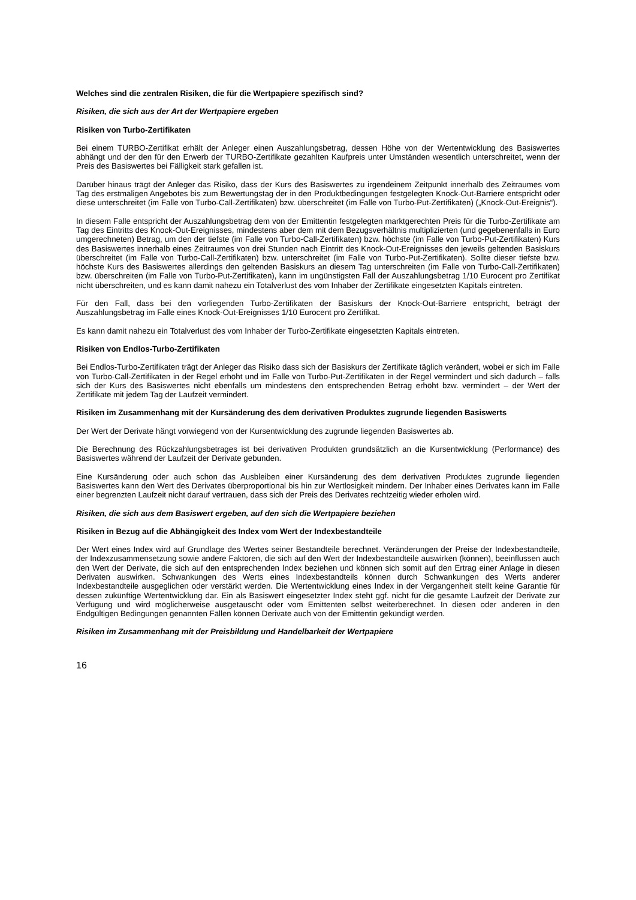Welches sind die zentralen Risiken, die für die Wertpapiere spezifisch sind?
Risiken, die sich aus der Art der Wertpapiere ergeben
Risiken von Turbo-Zertifikaten
Bei einem TURBO-Zertifikat erhält der Anleger einen Auszahlungsbetrag, dessen Höhe von der Wertentwicklung des Basiswertes abhängt und der den für den Erwerb der TURBO-Zertifikate gezahlten Kaufpreis unter Umständen wesentlich unterschreitet, wenn der Preis des Basiswertes bei Fälligkeit stark gefallen ist.
Darüber hinaus trägt der Anleger das Risiko, dass der Kurs des Basiswertes zu irgendeinem Zeitpunkt innerhalb des Zeitraumes vom Tag des erstmaligen Angebotes bis zum Bewertungstag der in den Produktbedingungen festgelegten Knock-Out-Barriere entspricht oder diese unterschreitet (im Falle von Turbo-Call-Zertifikaten) bzw. überschreitet (im Falle von Turbo-Put-Zertifikaten) („Knock-Out-Ereignis“).
In diesem Falle entspricht der Auszahlungsbetrag dem von der Emittentin festgelegten marktgerechten Preis für die Turbo-Zertifikate am Tag des Eintritts des Knock-Out-Ereignisses, mindestens aber dem mit dem Bezugsverhältnis multiplizierten (und gegebenenfalls in Euro umgerechneten) Betrag, um den der tiefste (im Falle von Turbo-Call-Zertifikaten) bzw. höchste (im Falle von Turbo-Put-Zertifikaten) Kurs des Basiswertes innerhalb eines Zeitraumes von drei Stunden nach Eintritt des Knock-Out-Ereignisses den jeweils geltenden Basiskurs überschreitet (im Falle von Turbo-Call-Zertifikaten) bzw. unterschreitet (im Falle von Turbo-Put-Zertifikaten). Sollte dieser tiefste bzw. höchste Kurs des Basiswertes allerdings den geltenden Basiskurs an diesem Tag unterschreiten (im Falle von Turbo-Call-Zertifikaten) bzw. überschreiten (im Falle von Turbo-Put-Zertifikaten), kann im ungünstigsten Fall der Auszahlungsbetrag 1/10 Eurocent pro Zertifikat nicht überschreiten, und es kann damit nahezu ein Totalverlust des vom Inhaber der Zertifikate eingesetzten Kapitals eintreten.
Für den Fall, dass bei den vorliegenden Turbo-Zertifikaten der Basiskurs der Knock-Out-Barriere entspricht, beträgt der Auszahlungsbetrag im Falle eines Knock-Out-Ereignisses 1/10 Eurocent pro Zertifikat.
Es kann damit nahezu ein Totalverlust des vom Inhaber der Turbo-Zertifikate eingesetzten Kapitals eintreten.
Risiken von Endlos-Turbo-Zertifikaten
Bei Endlos-Turbo-Zertifikaten trägt der Anleger das Risiko dass sich der Basiskurs der Zertifikate täglich verändert, wobei er sich im Falle von Turbo-Call-Zertifikaten in der Regel erhöht und im Falle von Turbo-Put-Zertifikaten in der Regel vermindert und sich dadurch – falls sich der Kurs des Basiswertes nicht ebenfalls um mindestens den entsprechenden Betrag erhöht bzw. vermindert – der Wert der Zertifikate mit jedem Tag der Laufzeit vermindert.
Risiken im Zusammenhang mit der Kursänderung des dem derivativen Produktes zugrunde liegenden Basiswerts
Der Wert der Derivate hängt vorwiegend von der Kursentwicklung des zugrunde liegenden Basiswertes ab.
Die Berechnung des Rückzahlungsbetrages ist bei derivativen Produkten grundsätzlich an die Kursentwicklung (Performance) des Basiswertes während der Laufzeit der Derivate gebunden.
Eine Kursänderung oder auch schon das Ausbleiben einer Kursänderung des dem derivativen Produktes zugrunde liegenden Basiswertes kann den Wert des Derivates überproportional bis hin zur Wertlosigkeit mindern. Der Inhaber eines Derivates kann im Falle einer begrenzten Laufzeit nicht darauf vertrauen, dass sich der Preis des Derivates rechtzeitig wieder erholen wird.
Risiken, die sich aus dem Basiswert ergeben, auf den sich die Wertpapiere beziehen
Risiken in Bezug auf die Abhängigkeit des Index vom Wert der Indexbestandteile
Der Wert eines Index wird auf Grundlage des Wertes seiner Bestandteile berechnet. Veränderungen der Preise der Indexbestandteile, der Indexzusammensetzung sowie andere Faktoren, die sich auf den Wert der Indexbestandteile auswirken (können), beeinflussen auch den Wert der Derivate, die sich auf den entsprechenden Index beziehen und können sich somit auf den Ertrag einer Anlage in diesen Derivaten auswirken. Schwankungen des Werts eines Indexbestandteils können durch Schwankungen des Werts anderer Indexbestandteile ausgeglichen oder verstärkt werden. Die Wertentwicklung eines Index in der Vergangenheit stellt keine Garantie für dessen zukünftige Wertentwicklung dar. Ein als Basiswert eingesetzter Index steht ggf. nicht für die gesamte Laufzeit der Derivate zur Verfügung und wird möglicherweise ausgetauscht oder vom Emittenten selbst weiterberechnet. In diesen oder anderen in den Endgültigen Bedingungen genannten Fällen können Derivate auch von der Emittentin gekündigt werden.
Risiken im Zusammenhang mit der Preisbildung und Handelbarkeit der Wertpapiere
16